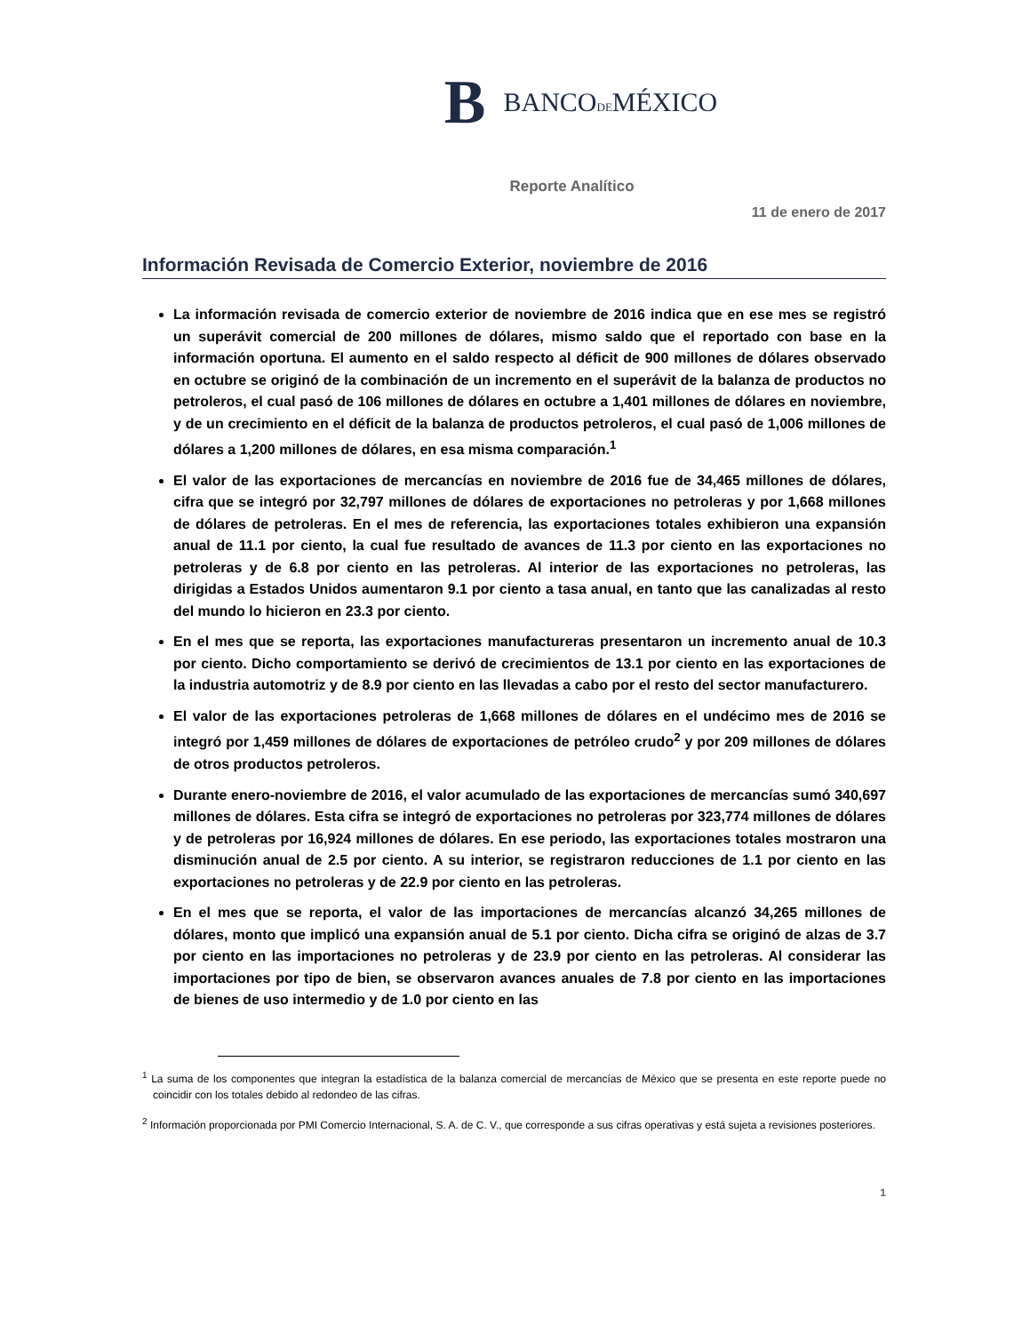B BANCODEMÉXICO
Reporte Analítico
11 de enero de 2017
Información Revisada de Comercio Exterior, noviembre de 2016
La información revisada de comercio exterior de noviembre de 2016 indica que en ese mes se registró un superávit comercial de 200 millones de dólares, mismo saldo que el reportado con base en la información oportuna. El aumento en el saldo respecto al déficit de 900 millones de dólares observado en octubre se originó de la combinación de un incremento en el superávit de la balanza de productos no petroleros, el cual pasó de 106 millones de dólares en octubre a 1,401 millones de dólares en noviembre, y de un crecimiento en el déficit de la balanza de productos petroleros, el cual pasó de 1,006 millones de dólares a 1,200 millones de dólares, en esa misma comparación.<sup>1</sup>
El valor de las exportaciones de mercancías en noviembre de 2016 fue de 34,465 millones de dólares, cifra que se integró por 32,797 millones de dólares de exportaciones no petroleras y por 1,668 millones de dólares de petroleras. En el mes de referencia, las exportaciones totales exhibieron una expansión anual de 11.1 por ciento, la cual fue resultado de avances de 11.3 por ciento en las exportaciones no petroleras y de 6.8 por ciento en las petroleras. Al interior de las exportaciones no petroleras, las dirigidas a Estados Unidos aumentaron 9.1 por ciento a tasa anual, en tanto que las canalizadas al resto del mundo lo hicieron en 23.3 por ciento.
En el mes que se reporta, las exportaciones manufactureras presentaron un incremento anual de 10.3 por ciento. Dicho comportamiento se derivó de crecimientos de 13.1 por ciento en las exportaciones de la industria automotriz y de 8.9 por ciento en las llevadas a cabo por el resto del sector manufacturero.
El valor de las exportaciones petroleras de 1,668 millones de dólares en el undécimo mes de 2016 se integró por 1,459 millones de dólares de exportaciones de petróleo crudo<sup>2</sup> y por 209 millones de dólares de otros productos petroleros.
Durante enero-noviembre de 2016, el valor acumulado de las exportaciones de mercancías sumó 340,697 millones de dólares. Esta cifra se integró de exportaciones no petroleras por 323,774 millones de dólares y de petroleras por 16,924 millones de dólares. En ese periodo, las exportaciones totales mostraron una disminución anual de 2.5 por ciento. A su interior, se registraron reducciones de 1.1 por ciento en las exportaciones no petroleras y de 22.9 por ciento en las petroleras.
En el mes que se reporta, el valor de las importaciones de mercancías alcanzó 34,265 millones de dólares, monto que implicó una expansión anual de 5.1 por ciento. Dicha cifra se originó de alzas de 3.7 por ciento en las importaciones no petroleras y de 23.9 por ciento en las petroleras. Al considerar las importaciones por tipo de bien, se observaron avances anuales de 7.8 por ciento en las importaciones de bienes de uso intermedio y de 1.0 por ciento en las
<sup>1</sup> La suma de los componentes que integran la estadística de la balanza comercial de mercancías de México que se presenta en este reporte puede no coincidir con los totales debido al redondeo de las cifras.
<sup>2</sup> Información proporcionada por PMI Comercio Internacional, S. A. de C. V., que corresponde a sus cifras operativas y está sujeta a revisiones posteriores.
1